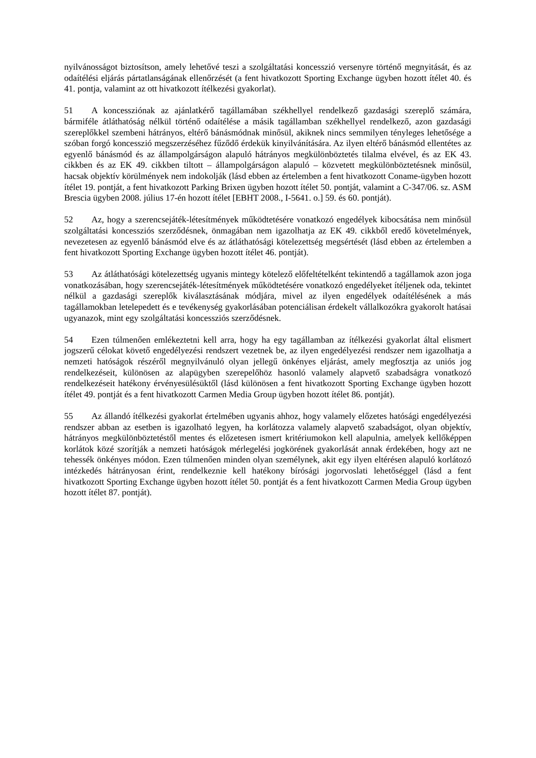nyilvánosságot biztosítson, amely lehetővé teszi a szolgáltatási koncesszió versenyre történő megnyitását, és az odaítélési eljárás pártatlanságának ellenőrzését (a fent hivatkozott Sporting Exchange ügyben hozott ítélet 40. és 41. pontja, valamint az ott hivatkozott ítélkezési gyakorlat).
51 A koncessziónak az ajánlatkérő tagállamában székhellyel rendelkező gazdasági szereplő számára, bármiféle átláthatóság nélkül történő odaítélése a másik tagállamban székhellyel rendelkező, azon gazdasági szereplőkkel szembeni hátrányos, eltérő bánásmódnak minősül, akiknek nincs semmilyen tényleges lehetősége a szóban forgó koncesszió megszerzéséhez fűződő érdekük kinyilvánítására. Az ilyen eltérő bánásmód ellentétes az egyenlő bánásmód és az állampolgárságon alapuló hátrányos megkülönböztetés tilalma elvével, és az EK 43. cikkben és az EK 49. cikkben tiltott – állampolgárságon alapuló – közvetett megkülönböztetésnek minősül, hacsak objektív körülmények nem indokolják (lásd ebben az értelemben a fent hivatkozott Coname-ügyben hozott ítélet 19. pontját, a fent hivatkozott Parking Brixen ügyben hozott ítélet 50. pontját, valamint a C-347/06. sz. ASM Brescia ügyben 2008. július 17-én hozott ítélet [EBHT 2008., I-5641. o.] 59. és 60. pontját).
52 Az, hogy a szerencsejáték-létesítmények működtetésére vonatkozó engedélyek kibocsátása nem minősül szolgáltatási koncessziós szerződésnek, önmagában nem igazolhatja az EK 49. cikkből eredő követelmények, nevezetesen az egyenlő bánásmód elve és az átláthatósági kötelezettség megsértését (lásd ebben az értelemben a fent hivatkozott Sporting Exchange ügyben hozott ítélet 46. pontját).
53 Az átláthatósági kötelezettség ugyanis mintegy kötelező előfeltételként tekintendő a tagállamok azon joga vonatkozásában, hogy szerencsejáték-létesítmények működtetésére vonatkozó engedélyeket ítéljenek oda, tekintet nélkül a gazdasági szereplők kiválasztásának módjára, mivel az ilyen engedélyek odaítélésének a más tagállamokban letelepedett és e tevékenység gyakorlásában potenciálisan érdekelt vállalkozókra gyakorolt hatásai ugyanazok, mint egy szolgáltatási koncessziós szerződésnek.
54 Ezen túlmenően emlékeztetni kell arra, hogy ha egy tagállamban az ítélkezési gyakorlat által elismert jogszerű célokat követő engedélyezési rendszert vezetnek be, az ilyen engedélyezési rendszer nem igazolhatja a nemzeti hatóságok részéről megnyilvánuló olyan jellegű önkényes eljárást, amely megfosztja az uniós jog rendelkezéseit, különösen az alapügyben szerepelőhöz hasonló valamely alapvető szabadságra vonatkozó rendelkezéseit hatékony érvényesülésüktől (lásd különösen a fent hivatkozott Sporting Exchange ügyben hozott ítélet 49. pontját és a fent hivatkozott Carmen Media Group ügyben hozott ítélet 86. pontját).
55 Az állandó ítélkezési gyakorlat értelmében ugyanis ahhoz, hogy valamely előzetes hatósági engedélyezési rendszer abban az esetben is igazolható legyen, ha korlátozza valamely alapvető szabadságot, olyan objektív, hátrányos megkülönböztetéstől mentes és előzetesen ismert kritériumokon kell alapulnia, amelyek kellőképpen korlátok közé szorítják a nemzeti hatóságok mérlegelési jogkörének gyakorlását annak érdekében, hogy azt ne tehessék önkényes módon. Ezen túlmenően minden olyan személynek, akit egy ilyen eltérésen alapuló korlátozó intézkedés hátrányosan érint, rendelkeznie kell hatékony bírósági jogorvoslati lehetőséggel (lásd a fent hivatkozott Sporting Exchange ügyben hozott ítélet 50. pontját és a fent hivatkozott Carmen Media Group ügyben hozott ítélet 87. pontját).